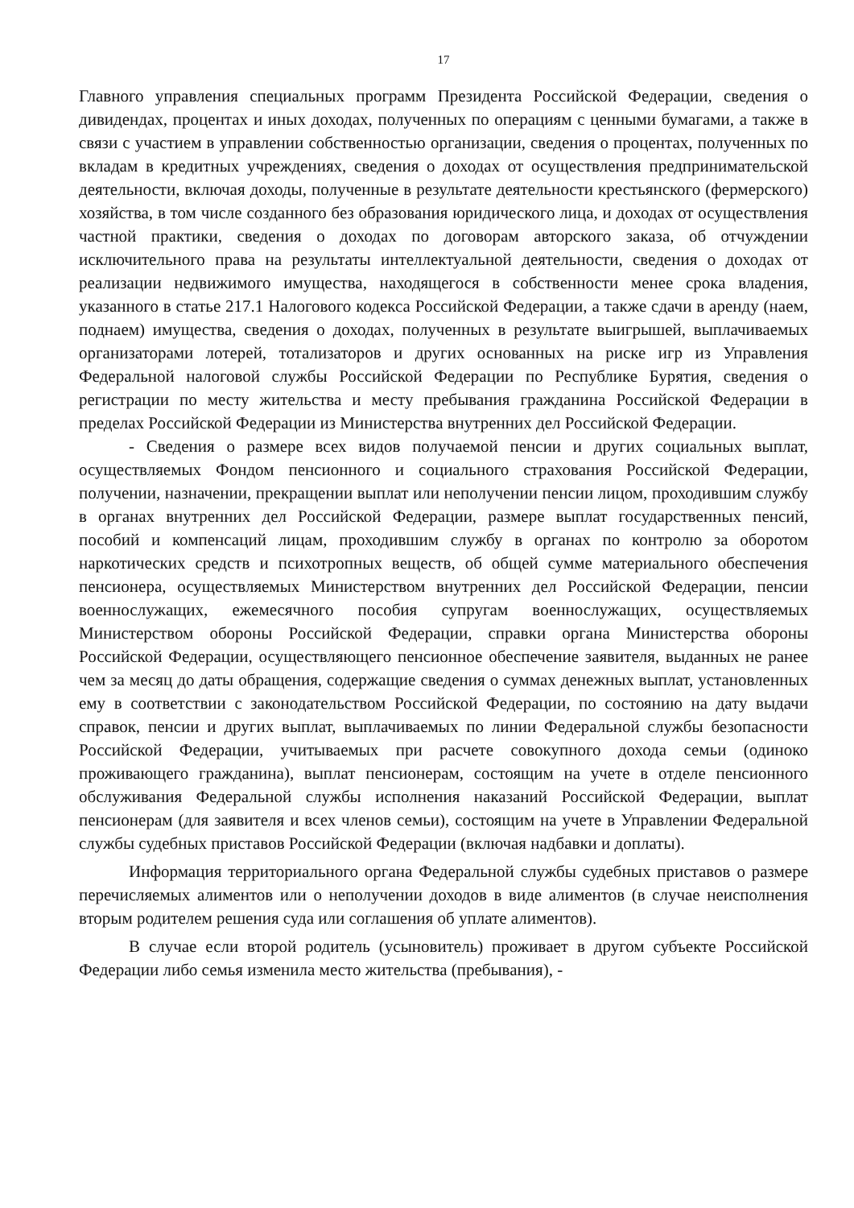17
Главного управления специальных программ Президента Российской Федерации, сведения о дивидендах, процентах и иных доходах, полученных по операциям с ценными бумагами, а также в связи с участием в управлении собственностью организации, сведения о процентах, полученных по вкладам в кредитных учреждениях, сведения о доходах от осуществления предпринимательской деятельности, включая доходы, полученные в результате деятельности крестьянского (фермерского) хозяйства, в том числе созданного без образования юридического лица, и доходах от осуществления частной практики, сведения о доходах по договорам авторского заказа, об отчуждении исключительного права на результаты интеллектуальной деятельности, сведения о доходах от реализации недвижимого имущества, находящегося в собственности менее срока владения, указанного в статье 217.1 Налогового кодекса Российской Федерации, а также сдачи в аренду (наем, поднаем) имущества, сведения о доходах, полученных в результате выигрышей, выплачиваемых организаторами лотерей, тотализаторов и других основанных на риске игр из Управления Федеральной налоговой службы Российской Федерации по Республике Бурятия, сведения о регистрации по месту жительства и месту пребывания гражданина Российской Федерации в пределах Российской Федерации из Министерства внутренних дел Российской Федерации.
- Сведения о размере всех видов получаемой пенсии и других социальных выплат, осуществляемых Фондом пенсионного и социального страхования Российской Федерации, получении, назначении, прекращении выплат или неполучении пенсии лицом, проходившим службу в органах внутренних дел Российской Федерации, размере выплат государственных пенсий, пособий и компенсаций лицам, проходившим службу в органах по контролю за оборотом наркотических средств и психотропных веществ, об общей сумме материального обеспечения пенсионера, осуществляемых Министерством внутренних дел Российской Федерации, пенсии военнослужащих, ежемесячного пособия супругам военнослужащих, осуществляемых Министерством обороны Российской Федерации, справки органа Министерства обороны Российской Федерации, осуществляющего пенсионное обеспечение заявителя, выданных не ранее чем за месяц до даты обращения, содержащие сведения о суммах денежных выплат, установленных ему в соответствии с законодательством Российской Федерации, по состоянию на дату выдачи справок, пенсии и других выплат, выплачиваемых по линии Федеральной службы безопасности Российской Федерации, учитываемых при расчете совокупного дохода семьи (одиноко проживающего гражданина), выплат пенсионерам, состоящим на учете в отделе пенсионного обслуживания Федеральной службы исполнения наказаний Российской Федерации, выплат пенсионерам (для заявителя и всех членов семьи), состоящим на учете в Управлении Федеральной службы судебных приставов Российской Федерации (включая надбавки и доплаты).
Информация территориального органа Федеральной службы судебных приставов о размере перечисляемых алиментов или о неполучении доходов в виде алиментов (в случае неисполнения вторым родителем решения суда или соглашения об уплате алиментов).
В случае если второй родитель (усыновитель) проживает в другом субъекте Российской Федерации либо семья изменила место жительства (пребывания), -